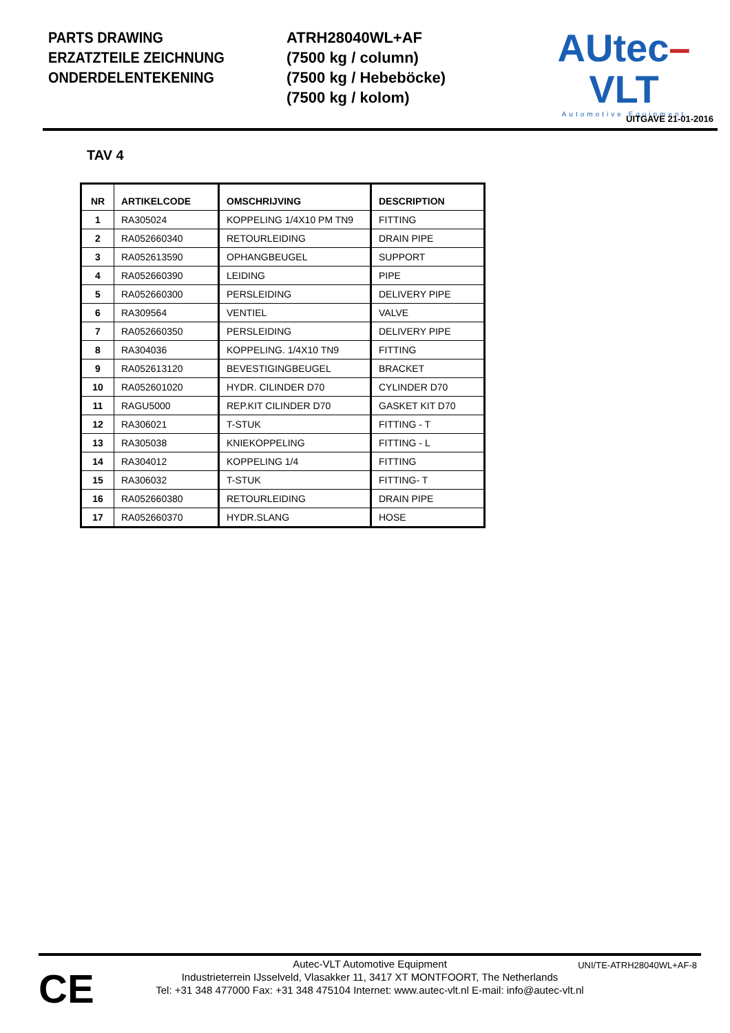PARTS DRAWING
ERZATZTEILE ZEICHNUNG
ONDERDELENTEKENING
ATRH28040WL+AF
(7500 kg / column)
(7500 kg / Hebeböcke)
(7500 kg / kolom)
AUtec–VLT
Automotive Equipment
UITGAVE 21-01-2016
TAV 4
| NR | ARTIKELCODE | OMSCHRIJVING | DESCRIPTION |
| --- | --- | --- | --- |
| 1 | RA305024 | KOPPELING 1/4X10 PM TN9 | FITTING |
| 2 | RA052660340 | RETOURLEIDING | DRAIN PIPE |
| 3 | RA052613590 | OPHANGBEUGEL | SUPPORT |
| 4 | RA052660390 | LEIDING | PIPE |
| 5 | RA052660300 | PERSLEIDING | DELIVERY PIPE |
| 6 | RA309564 | VENTIEL | VALVE |
| 7 | RA052660350 | PERSLEIDING | DELIVERY PIPE |
| 8 | RA304036 | KOPPELING. 1/4X10 TN9 | FITTING |
| 9 | RA052613120 | BEVESTIGINGBEUGEL | BRACKET |
| 10 | RA052601020 | HYDR. CILINDER D70 | CYLINDER D70 |
| 11 | RAGU5000 | REP.KIT CILINDER D70 | GASKET KIT D70 |
| 12 | RA306021 | T-STUK | FITTING - T |
| 13 | RA305038 | KNIEKOPPELING | FITTING - L |
| 14 | RA304012 | KOPPELING 1/4 | FITTING |
| 15 | RA306032 | T-STUK | FITTING- T |
| 16 | RA052660380 | RETOURLEIDING | DRAIN PIPE |
| 17 | RA052660370 | HYDR.SLANG | HOSE |
CE
UNI/TE-ATRH28040WL+AF-8
Autec-VLT Automotive Equipment
Industrieterrein IJsselveld, Vlasakker 11, 3417 XT MONTFOORT, The Netherlands
Tel: +31 348 477000 Fax: +31 348 475104 Internet: www.autec-vlt.nl E-mail: info@autec-vlt.nl